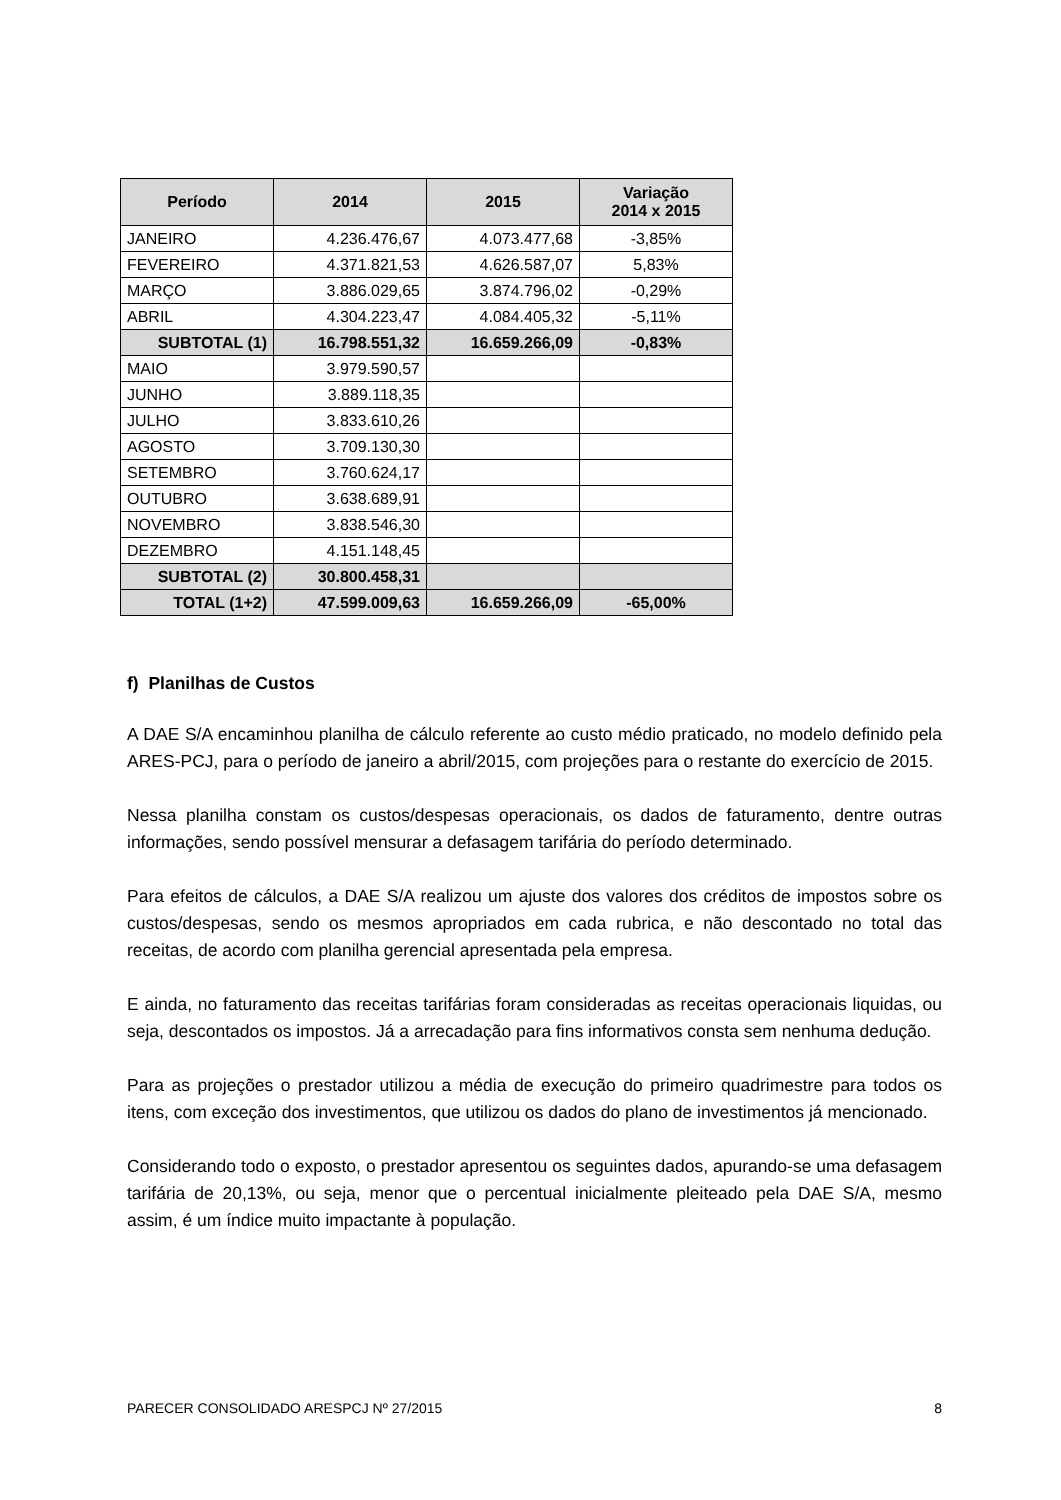| Período | 2014 | 2015 | Variação 2014 x 2015 |
| --- | --- | --- | --- |
| JANEIRO | 4.236.476,67 | 4.073.477,68 | -3,85% |
| FEVEREIRO | 4.371.821,53 | 4.626.587,07 | 5,83% |
| MARÇO | 3.886.029,65 | 3.874.796,02 | -0,29% |
| ABRIL | 4.304.223,47 | 4.084.405,32 | -5,11% |
| SUBTOTAL (1) | 16.798.551,32 | 16.659.266,09 | -0,83% |
| MAIO | 3.979.590,57 | | |
| JUNHO | 3.889.118,35 | | |
| JULHO | 3.833.610,26 | | |
| AGOSTO | 3.709.130,30 | | |
| SETEMBRO | 3.760.624,17 | | |
| OUTUBRO | 3.638.689,91 | | |
| NOVEMBRO | 3.838.546,30 | | |
| DEZEMBRO | 4.151.148,45 | | |
| SUBTOTAL (2) | 30.800.458,31 | | |
| TOTAL (1+2) | 47.599.009,63 | 16.659.266,09 | -65,00% |
f) Planilhas de Custos
A DAE S/A encaminhou planilha de cálculo referente ao custo médio praticado, no modelo definido pela ARES-PCJ, para o período de janeiro a abril/2015, com projeções para o restante do exercício de 2015.
Nessa planilha constam os custos/despesas operacionais, os dados de faturamento, dentre outras informações, sendo possível mensurar a defasagem tarifária do período determinado.
Para efeitos de cálculos, a DAE S/A realizou um ajuste dos valores dos créditos de impostos sobre os custos/despesas, sendo os mesmos apropriados em cada rubrica, e não descontado no total das receitas, de acordo com planilha gerencial apresentada pela empresa.
E ainda, no faturamento das receitas tarifárias foram consideradas as receitas operacionais liquidas, ou seja, descontados os impostos. Já a arrecadação para fins informativos consta sem nenhuma dedução.
Para as projeções o prestador utilizou a média de execução do primeiro quadrimestre para todos os itens, com exceção dos investimentos, que utilizou os dados do plano de investimentos já mencionado.
Considerando todo o exposto, o prestador apresentou os seguintes dados, apurando-se uma defasagem tarifária de 20,13%, ou seja, menor que o percentual inicialmente pleiteado pela DAE S/A, mesmo assim, é um índice muito impactante à população.
PARECER CONSOLIDADO ARESPCJ Nº 27/2015 8